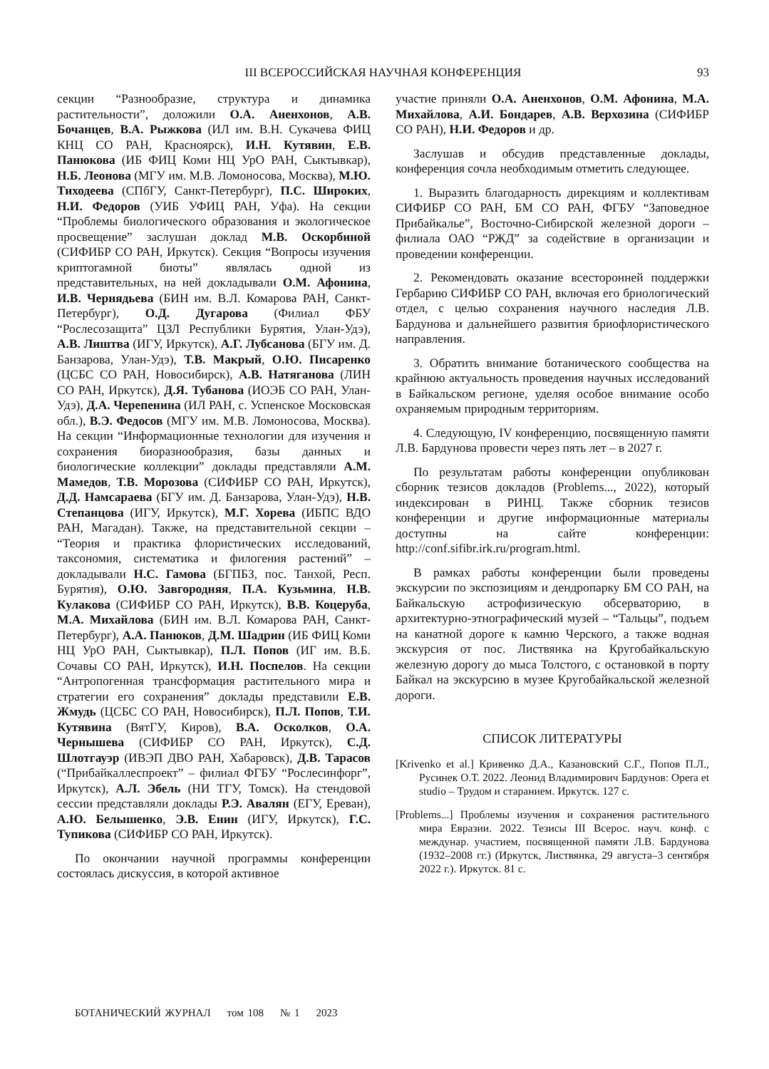III ВСЕРОССИЙСКАЯ НАУЧНАЯ КОНФЕРЕНЦИЯ 93
секции “Разнообразие, структура и динамика растительности”, доложили О.А. Аненхонов, А.В. Бочанцев, В.А. Рыжкова (ИЛ им. В.Н. Сукачева ФИЦ КНЦ СО РАН, Красноярск), И.Н. Кутявин, Е.В. Панюкова (ИБ ФИЦ Коми НЦ УрО РАН, Сыктывкар), Н.Б. Леонова (МГУ им. М.В. Ломоносова, Москва), М.Ю. Тиходеева (СПбГУ, Санкт-Петербург), П.С. Широких, Н.И. Федоров (УИБ УФИЦ РАН, Уфа). На секции “Проблемы биологического образования и экологическое просвещение” заслушан доклад М.В. Оскорбиной (СИФИБР СО РАН, Иркутск). Секция “Вопросы изучения криптогамной биоты” являлась одной из представительных, на ней докладывали О.М. Афонина, И.В. Чернядьева (БИН им. В.Л. Комарова РАН, Санкт-Петербург), О.Д. Дугарова (Филиал ФБУ “Рослесозащита” ЦЗЛ Республики Бурятия, Улан-Удэ), А.В. Лиштва (ИГУ, Иркутск), А.Г. Лубсанова (БГУ им. Д. Банзарова, Улан-Удэ), Т.В. Макрый, О.Ю. Писаренко (ЦСБС СО РАН, Новосибирск), А.В. Натяганова (ЛИН СО РАН, Иркутск), Д.Я. Тубанова (ИОЭБ СО РАН, Улан-Удэ), Д.А. Черепенина (ИЛ РАН, с. Успенское Московская обл.), В.Э. Федосов (МГУ им. М.В. Ломоносова, Москва). На секции “Информационные технологии для изучения и сохранения биоразнообразия, базы данных и биологические коллекции” доклады представляли А.М. Мамедов, Т.В. Морозова (СИФИБР СО РАН, Иркутск), Д.Д. Намсараева (БГУ им. Д. Банзарова, Улан-Удэ), Н.В. Степанцова (ИГУ, Иркутск), М.Г. Хорева (ИБПС ВДО РАН, Магадан). Также, на представительной секции – “Теория и практика флористических исследований, таксономия, систематика и филогения растений” – докладывали Н.С. Гамова (БГПБЗ, пос. Танхой, Респ. Бурятия), О.Ю. Завгородняя, П.А. Кузьмина, Н.В. Кулакова (СИФИБР СО РАН, Иркутск), В.В. Коцеруба, М.А. Михайлова (БИН им. В.Л. Комарова РАН, Санкт-Петербург), А.А. Панюков, Д.М. Шадрин (ИБ ФИЦ Коми НЦ УрО РАН, Сыктывкар), П.Л. Попов (ИГ им. В.Б. Сочавы СО РАН, Иркутск), И.Н. Поспелов. На секции “Антропогенная трансформация растительного мира и стратегии его сохранения” доклады представили Е.В. Жмудь (ЦСБС СО РАН, Новосибирск), П.Л. Попов, Т.И. Кутявина (ВятГУ, Киров), В.А. Осколков, О.А. Чернышева (СИФИБР СО РАН, Иркутск), С.Д. Шлотгауэр (ИВЭП ДВО РАН, Хабаровск), Д.В. Тарасов (“Прибайкаллеспроект” – филиал ФГБУ “Рослесинфорг”, Иркутск), А.Л. Эбель (НИ ТГУ, Томск). На стендовой сессии представляли доклады Р.Э. Авалян (ЕГУ, Ереван), А.Ю. Белышенко, Э.В. Енин (ИГУ, Иркутск), Г.С. Тупикова (СИФИБР СО РАН, Иркутск).
По окончании научной программы конференции состоялась дискуссия, в которой активное
участие приняли О.А. Аненхонов, О.М. Афонина, М.А. Михайлова, А.И. Бондарев, А.В. Верхозина (СИФИБР СО РАН), Н.И. Федоров и др.
Заслушав и обсудив представленные доклады, конференция сочла необходимым отметить следующее.
1. Выразить благодарность дирекциям и коллективам СИФИБР СО РАН, БМ СО РАН, ФГБУ “Заповедное Прибайкалье”, Восточно-Сибирской железной дороги – филиала ОАО “РЖД” за содействие в организации и проведении конференции.
2. Рекомендовать оказание всесторонней поддержки Гербарию СИФИБР СО РАН, включая его бриологический отдел, с целью сохранения научного наследия Л.В. Бардунова и дальнейшего развития бриофлористического направления.
3. Обратить внимание ботанического сообщества на крайнюю актуальность проведения научных исследований в Байкальском регионе, уделяя особое внимание особо охраняемым природным территориям.
4. Следующую, IV конференцию, посвященную памяти Л.В. Бардунова провести через пять лет – в 2027 г.
По результатам работы конференции опубликован сборник тезисов докладов (Problems..., 2022), который индексирован в РИНЦ. Также сборник тезисов конференции и другие информационные материалы доступны на сайте конференции: http://conf.sifibr.irk.ru/program.html.
В рамках работы конференции были проведены экскурсии по экспозициям и дендропарку БМ СО РАН, на Байкальскую астрофизическую обсерваторию, в архитектурно-этнографический музей – “Тальцы”, подъем на канатной дороге к камню Черского, а также водная экскурсия от пос. Листвянка на Кругобайкальскую железную дорогу до мыса Толстого, с остановкой в порту Байкал на экскурсию в музее Кругобайкальской железной дороги.
СПИСОК ЛИТЕРАТУРЫ
[Krivenko et al.] Кривенко Д.А., Казановский С.Г., Попов П.Л., Русинек О.Т. 2022. Леонид Владимирович Бардунов: Opera et studio – Трудом и старанием. Иркутск. 127 с.
[Problems...] Проблемы изучения и сохранения растительного мира Евразии. 2022. Тезисы III Всерос. науч. конф. с междунар. участием, посвященной памяти Л.В. Бардунова (1932–2008 гг.) (Иркутск, Листвянка, 29 августа–3 сентября 2022 г.). Иркутск. 81 с.
БОТАНИЧЕСКИЙ ЖУРНАЛ том 108 № 1 2023